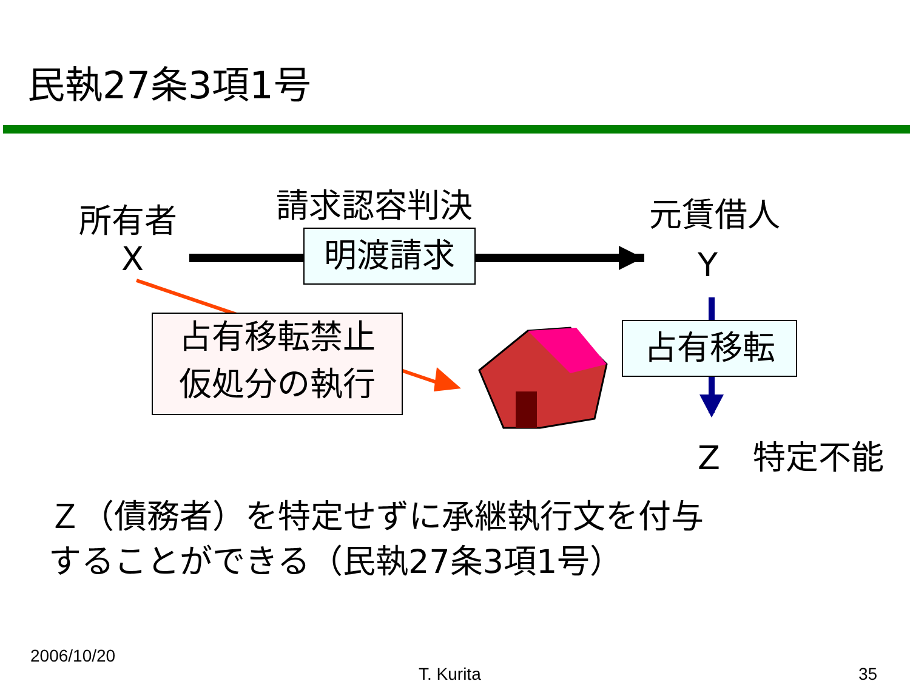民執27条3項1号
所有者
X
請求認容判決 元賃借人
Y
明渡請求
占有移転禁止
仮処分の執行
占有移転
Z　特定不能
Ｚ（債務者）を特定せずに承継執行文を付与
することができる（民執27条3項1号）
2006/10/20
T. Kurita 35